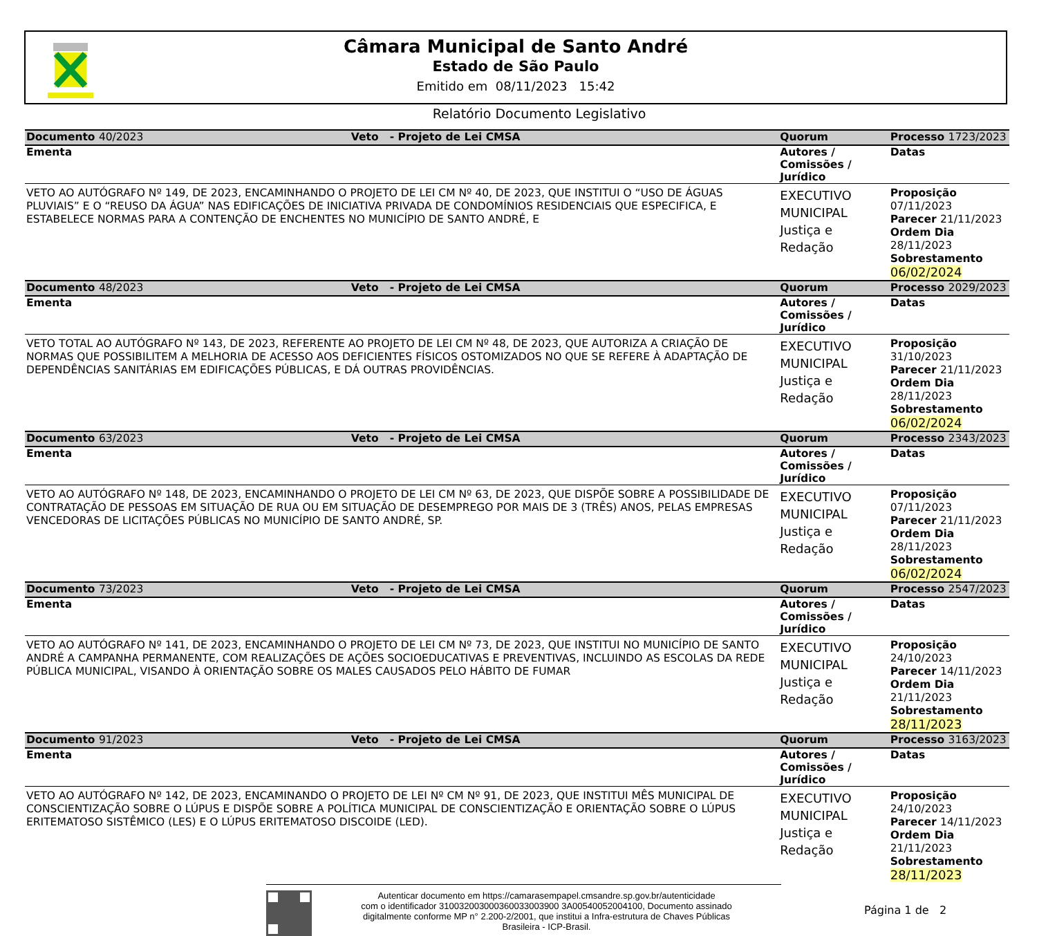Câmara Municipal de Santo André
Estado de São Paulo
Emitido em 08/11/2023 15:42
Relatório Documento Legislativo
| Documento 40/2023 | Veto - Projeto de Lei CMSA | Quorum | Processo 1723/2023 |
| Ementa | | Autores / Comissões / Jurídico | Datas |
| VETO AO AUTÓGRAFO Nº 149, DE 2023, ENCAMINHANDO O PROJETO DE LEI CM Nº 40, DE 2023, QUE INSTITUI O “USO DE ÁGUAS PLUVIAIS” E O “REUSO DA ÁGUA” NAS EDIFICAÇÕES DE INICIATIVA PRIVADA DE CONDOMÍNIOS RESIDENCIAIS QUE ESPECIFICA, E ESTABELECE NORMAS PARA A CONTENÇÃO DE ENCHENTES NO MUNICÍPIO DE SANTO ANDRÉ, E | | EXECUTIVO MUNICIPAL Justiça e Redação | Proposição 07/11/2023 Parecer 21/11/2023 Ordem Dia 28/11/2023 Sobrestamento 06/02/2024 |
| Documento 48/2023 | Veto - Projeto de Lei CMSA | Quorum | Processo 2029/2023 |
| Ementa | | Autores / Comissões / Jurídico | Datas |
| VETO TOTAL AO AUTÓGRAFO Nº 143, DE 2023, REFERENTE AO PROJETO DE LEI CM Nº 48, DE 2023, QUE AUTORIZA A CRIAÇÃO DE NORMAS QUE POSSIBILITEM A MELHORIA DE ACESSO AOS DEFICIENTES FÍSICOS OSTOMIZADOS NO QUE SE REFERE À ADAPTAÇÃO DE DEPENDÊNCIAS SANITÁRIAS EM EDIFICAÇÕES PÚBLICAS, E DÁ OUTRAS PROVIDÊNCIAS. | | EXECUTIVO MUNICIPAL Justiça e Redação | Proposição 31/10/2023 Parecer 21/11/2023 Ordem Dia 28/11/2023 Sobrestamento 06/02/2024 |
| Documento 63/2023 | Veto - Projeto de Lei CMSA | Quorum | Processo 2343/2023 |
| Ementa | | Autores / Comissões / Jurídico | Datas |
| VETO AO AUTÓGRAFO Nº 148, DE 2023, ENCAMINHANDO O PROJETO DE LEI CM Nº 63, DE 2023, QUE DISPÕE SOBRE A POSSIBILIDADE DE CONTRATAÇÃO DE PESSOAS EM SITUAÇÃO DE RUA OU EM SITUAÇÃO DE DESEMPREGO POR MAIS DE 3 (TRÊS) ANOS, PELAS EMPRESAS VENCEDORAS DE LICITAÇÕES PÚBLICAS NO MUNICÍPIO DE SANTO ANDRÉ, SP. | | EXECUTIVO MUNICIPAL Justiça e Redação | Proposição 07/11/2023 Parecer 21/11/2023 Ordem Dia 28/11/2023 Sobrestamento 06/02/2024 |
| Documento 73/2023 | Veto - Projeto de Lei CMSA | Quorum | Processo 2547/2023 |
| Ementa | | Autores / Comissões / Jurídico | Datas |
| VETO AO AUTÓGRAFO Nº 141, DE 2023, ENCAMINHANDO O PROJETO DE LEI CM Nº 73, DE 2023, QUE INSTITUI NO MUNICÍPIO DE SANTO ANDRÉ A CAMPANHA PERMANENTE, COM REALIZAÇÕES DE AÇÕES SOCIOEDUCATIVAS E PREVENTIVAS, INCLUINDO AS ESCOLAS DA REDE PÚBLICA MUNICIPAL, VISANDO À ORIENTAÇÃO SOBRE OS MALES CAUSADOS PELO HÁBITO DE FUMAR | | EXECUTIVO MUNICIPAL Justiça e Redação | Proposição 24/10/2023 Parecer 14/11/2023 Ordem Dia 21/11/2023 Sobrestamento 28/11/2023 |
| Documento 91/2023 | Veto - Projeto de Lei CMSA | Quorum | Processo 3163/2023 |
| Ementa | | Autores / Comissões / Jurídico | Datas |
| VETO AO AUTÓGRAFO Nº 142, DE 2023, ENCAMINANDO O PROJETO DE LEI Nº CM Nº 91, DE 2023, QUE INSTITUI MÊS MUNICIPAL DE CONSCIENTIZAÇÃO SOBRE O LÚPUS E DISPÕE SOBRE A POLÍTICA MUNICIPAL DE CONSCIENTIZAÇÃO E ORIENTAÇÃO SOBRE O LÚPUS ERITEMATOSO SISTÊMICO (LES) E O LÚPUS ERITEMATOSO DISCOIDE (LED). | | EXECUTIVO MUNICIPAL Justiça e Redação | Proposição 24/10/2023 Parecer 14/11/2023 Ordem Dia 21/11/2023 Sobrestamento 28/11/2023 |
Autenticar documento em https://camarasempapel.cmsandre.sp.gov.br/autenticidade
com o identificador 310032003000360033003900 3A00540052004100, Documento assinado
digitalmente conforme MP n° 2.200-2/2001, que institui a Infra-estrutura de Chaves Públicas
Brasileira - ICP-Brasil.
Página 1 de 2